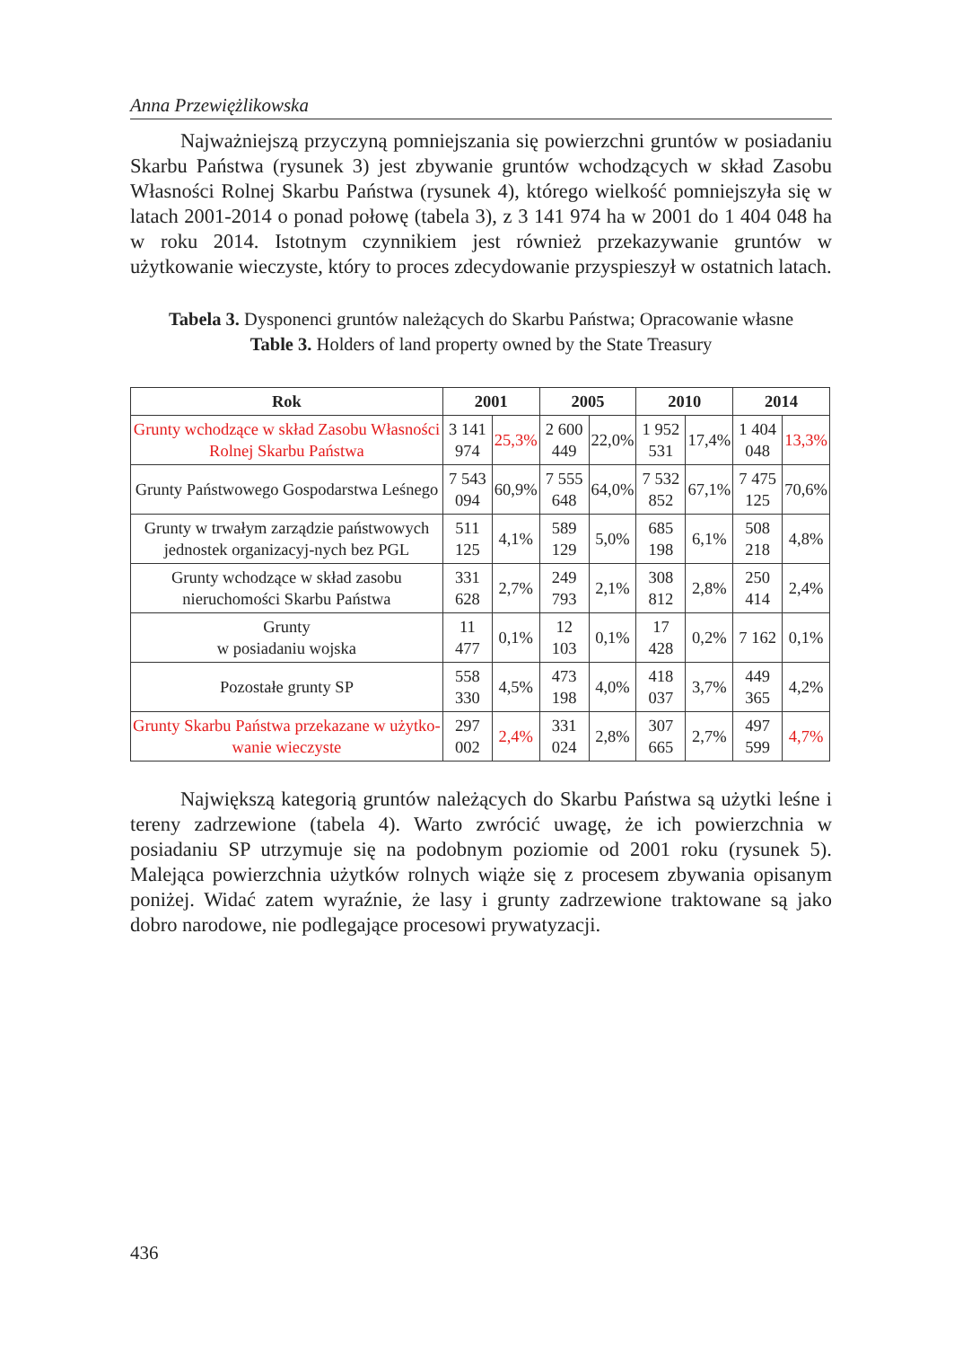Anna Przewiężlikowska
Najważniejszą przyczyną pomniejszania się powierzchni gruntów w posiadaniu Skarbu Państwa (rysunek 3) jest zbywanie gruntów wchodzących w skład Zasobu Własności Rolnej Skarbu Państwa (rysunek 4), którego wielkość pomniejszyła się w latach 2001-2014 o ponad połowę (tabela 3), z 3 141 974 ha w 2001 do 1 404 048 ha w roku 2014. Istotnym czynnikiem jest również przekazywanie gruntów w użytkowanie wieczyste, który to proces zdecydowanie przyspieszył w ostatnich latach.
Tabela 3. Dysponenci gruntów należących do Skarbu Państwa; Opracowanie własne
Table 3. Holders of land property owned by the State Treasury
| Rok | 2001 | | 2005 | | 2010 | | 2014 | |
| --- | --- | --- | --- | --- | --- | --- | --- | --- |
| Grunty wchodzące w skład Zasobu Własności Rolnej Skarbu Państwa | 3 141 974 | 25,3% | 2 600 449 | 22,0% | 1 952 531 | 17,4% | 1 404 048 | 13,3% |
| Grunty Państwowego Gospodarstwa Leśnego | 7 543 094 | 60,9% | 7 555 648 | 64,0% | 7 532 852 | 67,1% | 7 475 125 | 70,6% |
| Grunty w trwałym zarządzie państwowych jednostek organizacyj-nych bez PGL | 511 125 | 4,1% | 589 129 | 5,0% | 685 198 | 6,1% | 508 218 | 4,8% |
| Grunty wchodzące w skład zasobu nieruchomości Skarbu Państwa | 331 628 | 2,7% | 249 793 | 2,1% | 308 812 | 2,8% | 250 414 | 2,4% |
| Grunty w posiadaniu wojska | 11 477 | 0,1% | 12 103 | 0,1% | 17 428 | 0,2% | 7 162 | 0,1% |
| Pozostałe grunty SP | 558 330 | 4,5% | 473 198 | 4,0% | 418 037 | 3,7% | 449 365 | 4,2% |
| Grunty Skarbu Państwa przekazane w użytko-wanie wieczyste | 297 002 | 2,4% | 331 024 | 2,8% | 307 665 | 2,7% | 497 599 | 4,7% |
Największą kategorią gruntów należących do Skarbu Państwa są użytki leśne i tereny zadrzewione (tabela 4). Warto zwrócić uwagę, że ich powierzchnia w posiadaniu SP utrzymuje się na podobnym poziomie od 2001 roku (rysunek 5). Malejąca powierzchnia użytków rolnych wiąże się z procesem zbywania opisanym poniżej. Widać zatem wyraźnie, że lasy i grunty zadrzewione traktowane są jako dobro narodowe, nie podlegające procesowi prywatyzacji.
436